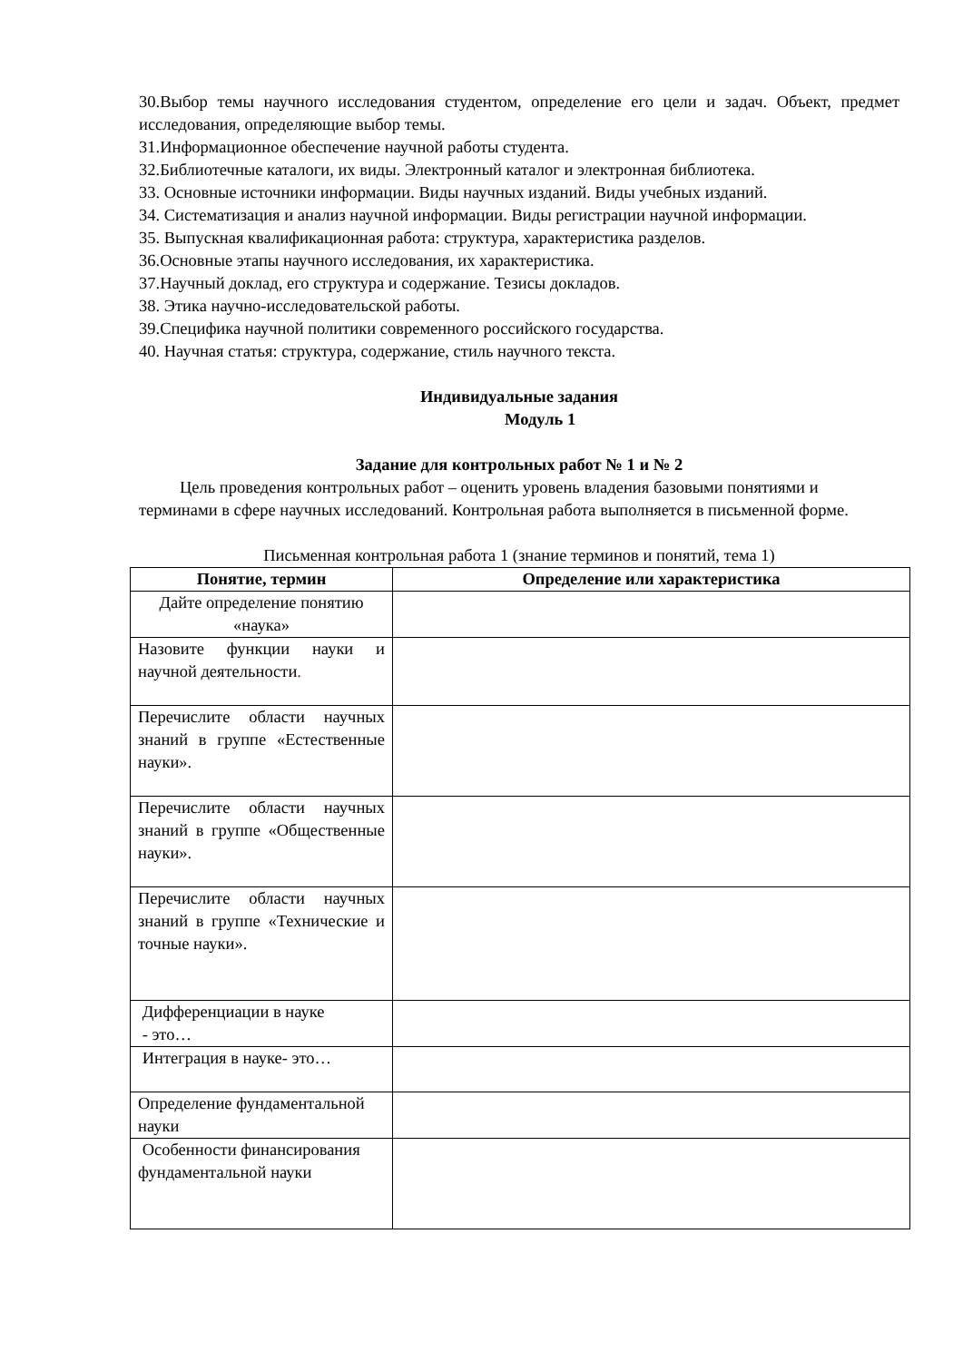30.Выбор темы научного исследования студентом, определение его цели и задач. Объект, предмет исследования, определяющие выбор темы.
31.Информационное обеспечение научной работы студента.
32.Библиотечные каталоги, их виды. Электронный каталог и электронная библиотека.
33. Основные источники информации. Виды научных изданий. Виды учебных изданий.
34. Систематизация и анализ научной информации. Виды регистрации научной информации.
35. Выпускная квалификационная работа: структура, характеристика разделов.
36.Основные этапы научного исследования, их характеристика.
37.Научный доклад, его структура и содержание. Тезисы докладов.
38. Этика научно-исследовательской работы.
39.Специфика научной политики современного российского государства.
40. Научная статья: структура, содержание, стиль научного текста.
Индивидуальные задания
Модуль 1
Задание для контрольных работ № 1 и № 2
Цель проведения контрольных работ – оценить уровень владения базовыми понятиями и терминами в сфере научных исследований. Контрольная работа выполняется в письменной форме.
Письменная контрольная работа 1 (знание терминов и понятий, тема 1)
| Понятие, термин | Определение или характеристика |
| --- | --- |
| Дайте определение понятию «наука» | |
| Назовите функции науки и научной деятельности . | |
| Перечислите области научных знаний в группе «Естественные науки». | |
| Перечислите области научных знаний в группе «Общественные науки». | |
| Перечислите области научных знаний в группе «Технические и точные науки». | |
| Дифференциации в науке - это… | |
| Интеграция в науке- это… | |
| Определение фундаментальной науки | |
| Особенности финансирования фундаментальной науки | |